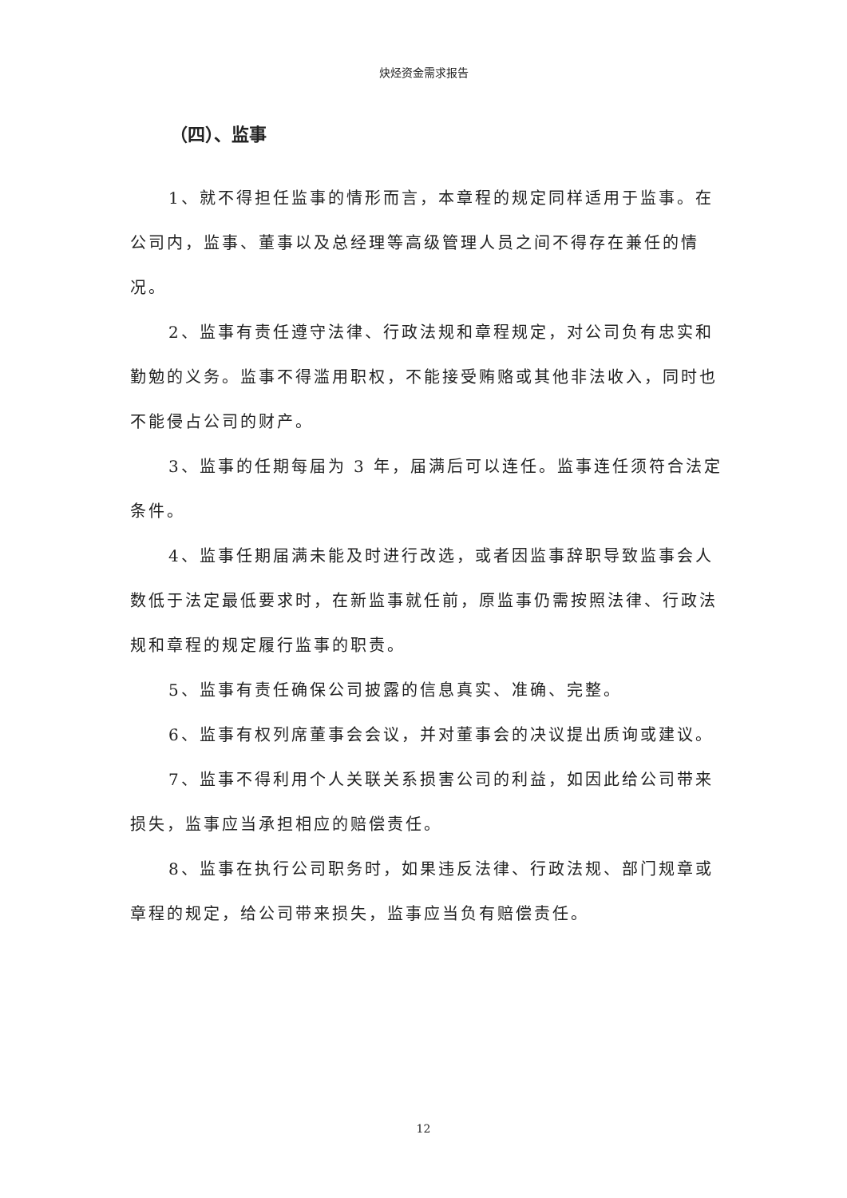炔烃资金需求报告
（四）、监事
1、就不得担任监事的情形而言，本章程的规定同样适用于监事。在公司内，监事、董事以及总经理等高级管理人员之间不得存在兼任的情况。
2、监事有责任遵守法律、行政法规和章程规定，对公司负有忠实和勤勉的义务。监事不得滥用职权，不能接受贿赂或其他非法收入，同时也不能侵占公司的财产。
3、监事的任期每届为 3 年，届满后可以连任。监事连任须符合法定条件。
4、监事任期届满未能及时进行改选，或者因监事辞职导致监事会人数低于法定最低要求时，在新监事就任前，原监事仍需按照法律、行政法规和章程的规定履行监事的职责。
5、监事有责任确保公司披露的信息真实、准确、完整。
6、监事有权列席董事会会议，并对董事会的决议提出质询或建议。
7、监事不得利用个人关联关系损害公司的利益，如因此给公司带来损失，监事应当承担相应的赔偿责任。
8、监事在执行公司职务时，如果违反法律、行政法规、部门规章或章程的规定，给公司带来损失，监事应当负有赔偿责任。
12